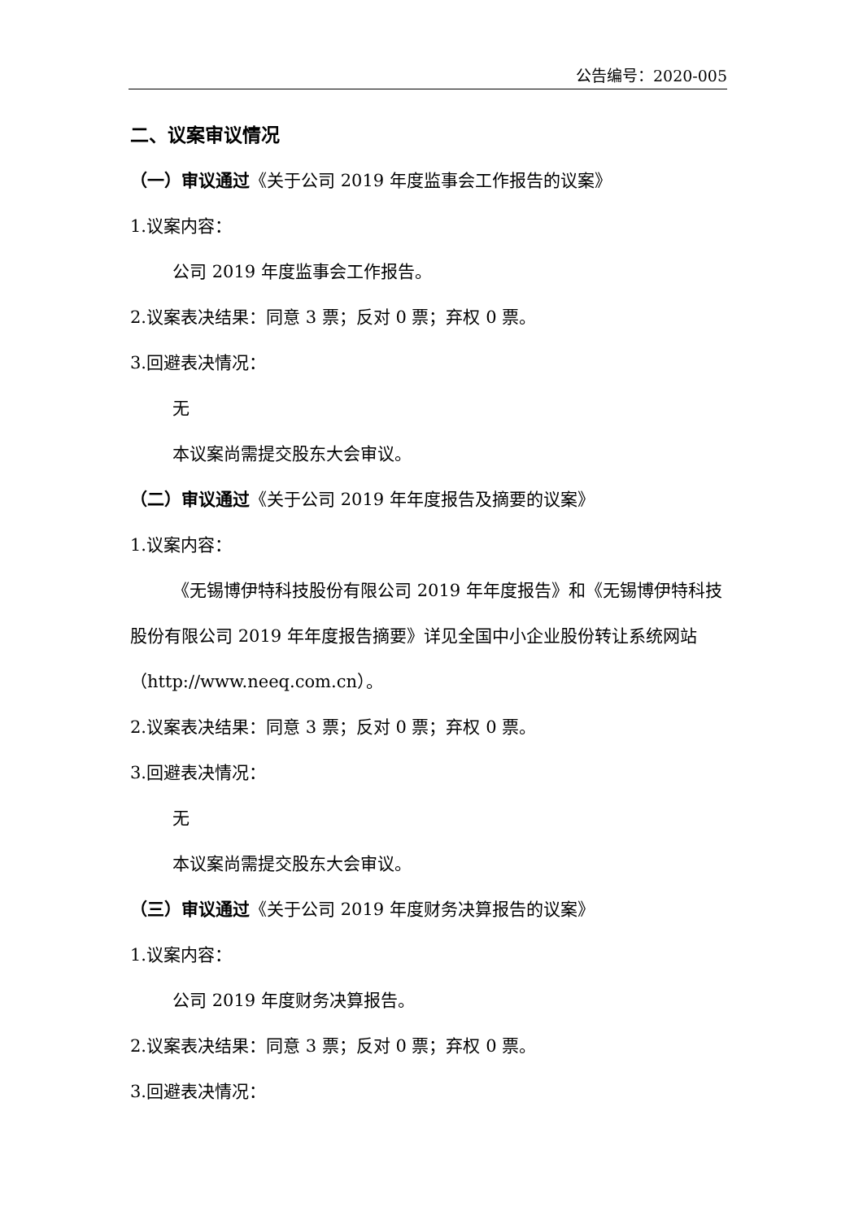公告编号：2020-005
二、议案审议情况
（一）审议通过《关于公司 2019 年度监事会工作报告的议案》
1.议案内容：
公司 2019 年度监事会工作报告。
2.议案表决结果：同意 3 票；反对 0 票；弃权 0 票。
3.回避表决情况：
无
本议案尚需提交股东大会审议。
（二）审议通过《关于公司 2019 年年度报告及摘要的议案》
1.议案内容：
《无锡博伊特科技股份有限公司 2019 年年度报告》和《无锡博伊特科技股份有限公司 2019 年年度报告摘要》详见全国中小企业股份转让系统网站（http://www.neeq.com.cn）。
2.议案表决结果：同意 3 票；反对 0 票；弃权 0 票。
3.回避表决情况：
无
本议案尚需提交股东大会审议。
（三）审议通过《关于公司 2019 年度财务决算报告的议案》
1.议案内容：
公司 2019 年度财务决算报告。
2.议案表决结果：同意 3 票；反对 0 票；弃权 0 票。
3.回避表决情况：